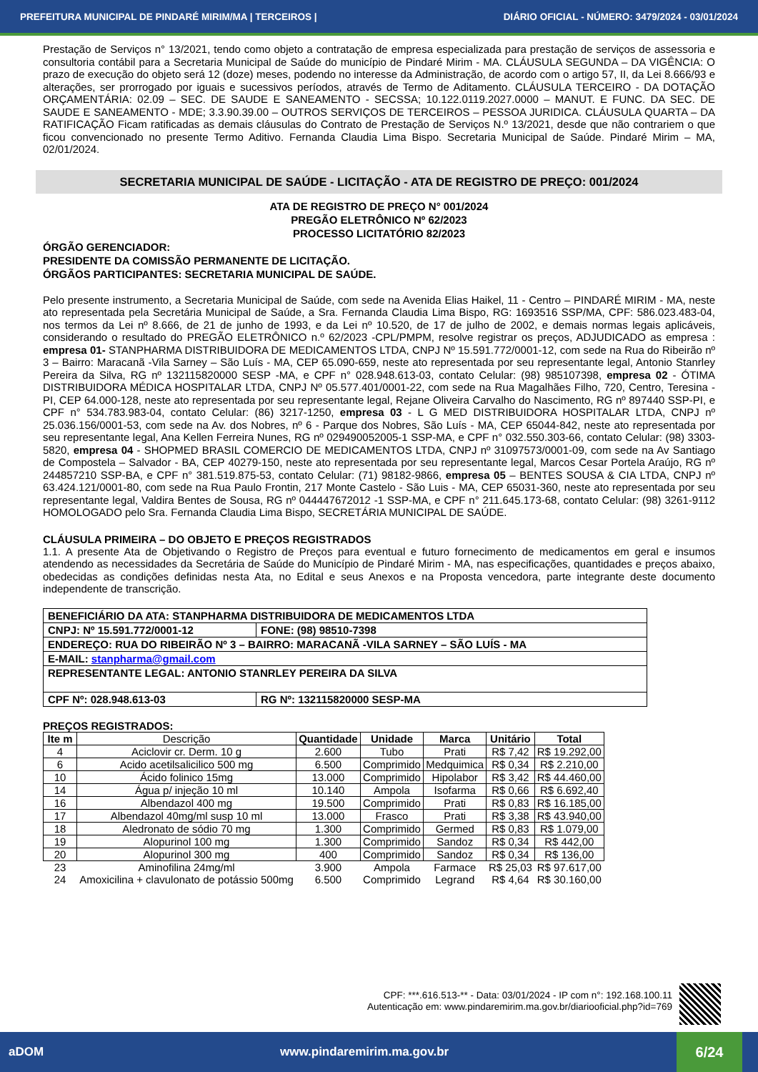PREFEITURA MUNICIPAL DE PINDARÉ MIRIM/MA | TERCEIROS | DIÁRIO OFICIAL - NÚMERO: 3479/2024 - 03/01/2024
Prestação de Serviços n° 13/2021, tendo como objeto a contratação de empresa especializada para prestação de serviços de assessoria e consultoria contábil para a Secretaria Municipal de Saúde do município de Pindaré Mirim - MA. CLÁUSULA SEGUNDA – DA VIGÊNCIA: O prazo de execução do objeto será 12 (doze) meses, podendo no interesse da Administração, de acordo com o artigo 57, II, da Lei 8.666/93 e alterações, ser prorrogado por iguais e sucessivos períodos, através de Termo de Aditamento. CLÁUSULA TERCEIRO - DA DOTAÇÃO ORÇAMENTÁRIA: 02.09 – SEC. DE SAUDE E SANEAMENTO - SECSSA; 10.122.0119.2027.0000 – MANUT. E FUNC. DA SEC. DE SAUDE E SANEAMENTO - MDE; 3.3.90.39.00 – OUTROS SERVIÇOS DE TERCEIROS – PESSOA JURIDICA. CLÁUSULA QUARTA – DA RATIFICAÇÃO Ficam ratificadas as demais cláusulas do Contrato de Prestação de Serviços N.º 13/2021, desde que não contrariem o que ficou convencionado no presente Termo Aditivo. Fernanda Claudia Lima Bispo. Secretaria Municipal de Saúde. Pindaré Mirim – MA, 02/01/2024.
SECRETARIA MUNICIPAL DE SAÚDE - LICITAÇÃO - ATA DE REGISTRO DE PREÇO: 001/2024
ATA DE REGISTRO DE PREÇO N° 001/2024
PREGÃO ELETRÔNICO Nº 62/2023
PROCESSO LICITATÓRIO 82/2023
ÓRGÃO GERENCIADOR:
PRESIDENTE DA COMISSÃO PERMANENTE DE LICITAÇÃO.
ÓRGÃOS PARTICIPANTES: SECRETARIA MUNICIPAL DE SAÚDE.
Pelo presente instrumento, a Secretaria Municipal de Saúde, com sede na Avenida Elias Haikel, 11 - Centro – PINDARÉ MIRIM - MA, neste ato representada pela Secretária Municipal de Saúde, a Sra. Fernanda Claudia Lima Bispo, RG: 1693516 SSP/MA, CPF: 586.023.483-04, nos termos da Lei nº 8.666, de 21 de junho de 1993, e da Lei nº 10.520, de 17 de julho de 2002, e demais normas legais aplicáveis, considerando o resultado do PREGÃO ELETRÔNICO n.º 62/2023 -CPL/PMPM, resolve registrar os preços, ADJUDICADO as empresa : empresa 01- STANPHARMA DISTRIBUIDORA DE MEDICAMENTOS LTDA, CNPJ Nº 15.591.772/0001-12, com sede na Rua do Ribeirão nº 3 – Bairro: Maracanã -Vila Sarney – São Luís - MA, CEP 65.090-659, neste ato representada por seu representante legal, Antonio Stanrley Pereira da Silva, RG nº 132115820000 SESP -MA, e CPF n° 028.948.613-03, contato Celular: (98) 985107398, empresa 02 - ÓTIMA DISTRIBUIDORA MÉDICA HOSPITALAR LTDA, CNPJ Nº 05.577.401/0001-22, com sede na Rua Magalhães Filho, 720, Centro, Teresina - PI, CEP 64.000-128, neste ato representada por seu representante legal, Rejane Oliveira Carvalho do Nascimento, RG nº 897440 SSP-PI, e CPF n° 534.783.983-04, contato Celular: (86) 3217-1250, empresa 03 - L G MED DISTRIBUIDORA HOSPITALAR LTDA, CNPJ nº 25.036.156/0001-53, com sede na Av. dos Nobres, nº 6 - Parque dos Nobres, São Luís - MA, CEP 65044-842, neste ato representada por seu representante legal, Ana Kellen Ferreira Nunes, RG nº 029490052005-1 SSP-MA, e CPF n° 032.550.303-66, contato Celular: (98) 3303-5820, empresa 04 - SHOPMED BRASIL COMERCIO DE MEDICAMENTOS LTDA, CNPJ nº 31097573/0001-09, com sede na Av Santiago de Compostela – Salvador - BA, CEP 40279-150, neste ato representada por seu representante legal, Marcos Cesar Portela Araújo, RG nº 244857210 SSP-BA, e CPF n° 381.519.875-53, contato Celular: (71) 98182-9866, empresa 05 – BENTES SOUSA & CIA LTDA, CNPJ nº 63.424.121/0001-80, com sede na Rua Paulo Frontin, 217 Monte Castelo - São Luis - MA, CEP 65031-360, neste ato representada por seu representante legal, Valdira Bentes de Sousa, RG nº 044447672012 -1 SSP-MA, e CPF n° 211.645.173-68, contato Celular: (98) 3261-9112 HOMOLOGADO pelo Sra. Fernanda Claudia Lima Bispo, SECRETÁRIA MUNICIPAL DE SAÚDE.
CLÁUSULA PRIMEIRA – DO OBJETO E PREÇOS REGISTRADOS
1.1. A presente Ata de Objetivando o Registro de Preços para eventual e futuro fornecimento de medicamentos em geral e insumos atendendo as necessidades da Secretária de Saúde do Município de Pindaré Mirim - MA, nas especificações, quantidades e preços abaixo, obedecidas as condições definidas nesta Ata, no Edital e seus Anexos e na Proposta vencedora, parte integrante deste documento independente de transcrição.
| BENEFICIÁRIO DA ATA: STANPHARMA DISTRIBUIDORA DE MEDICAMENTOS LTDA | |
| CNPJ: Nº 15.591.772/0001-12 | FONE: (98) 98510-7398 |
| ENDEREÇO: RUA DO RIBEIRÃO Nº 3 – BAIRRO: MARACANÃ -VILA SARNEY – SÃO LUÍS - MA | |
| E-MAIL: stanpharma@gmail.com | |
| REPRESENTANTE LEGAL: ANTONIO STANRLEY PEREIRA DA SILVA | |
| CPF Nº: 028.948.613-03 | RG Nº: 132115820000 SESP-MA |
PREÇOS REGISTRADOS:
| Ite m | Descrição | Quantidade | Unidade | Marca | Unitário | Total |
| --- | --- | --- | --- | --- | --- | --- |
| 4 | Aciclovir cr. Derm. 10 g | 2.600 | Tubo | Prati | R$ 7,42 | R$ 19.292,00 |
| 6 | Acido acetilsalicilico 500 mg | 6.500 | Comprimido | Medquimica | R$ 0,34 | R$ 2.210,00 |
| 10 | Ácido folinico 15mg | 13.000 | Comprimido | Hipolabor | R$ 3,42 | R$ 44.460,00 |
| 14 | Água p/ injeção 10 ml | 10.140 | Ampola | Isofarma | R$ 0,66 | R$ 6.692,40 |
| 16 | Albendazol 400 mg | 19.500 | Comprimido | Prati | R$ 0,83 | R$ 16.185,00 |
| 17 | Albendazol 40mg/ml susp 10 ml | 13.000 | Frasco | Prati | R$ 3,38 | R$ 43.940,00 |
| 18 | Aledronato de sódio 70 mg | 1.300 | Comprimido | Germed | R$ 0,83 | R$ 1.079,00 |
| 19 | Alopurinol 100 mg | 1.300 | Comprimido | Sandoz | R$ 0,34 | R$ 442,00 |
| 20 | Alopurinol 300 mg | 400 | Comprimido | Sandoz | R$ 0,34 | R$ 136,00 |
| 23 | Aminofilina 24mg/ml | 3.900 | Ampola | Farmace | R$ 25,03 | R$ 97.617,00 |
| 24 | Amoxicilina + clavulonato de potássio 500mg | 6.500 | Comprimido | Legrand | R$ 4,64 | R$ 30.160,00 |
CPF: ***.616.513-** - Data: 03/01/2024 - IP com n°: 192.168.100.11
Autenticação em: www.pindaremirim.ma.gov.br/diariooficial.php?id=769
aDOM www.pindaremirim.ma.gov.br 6/24